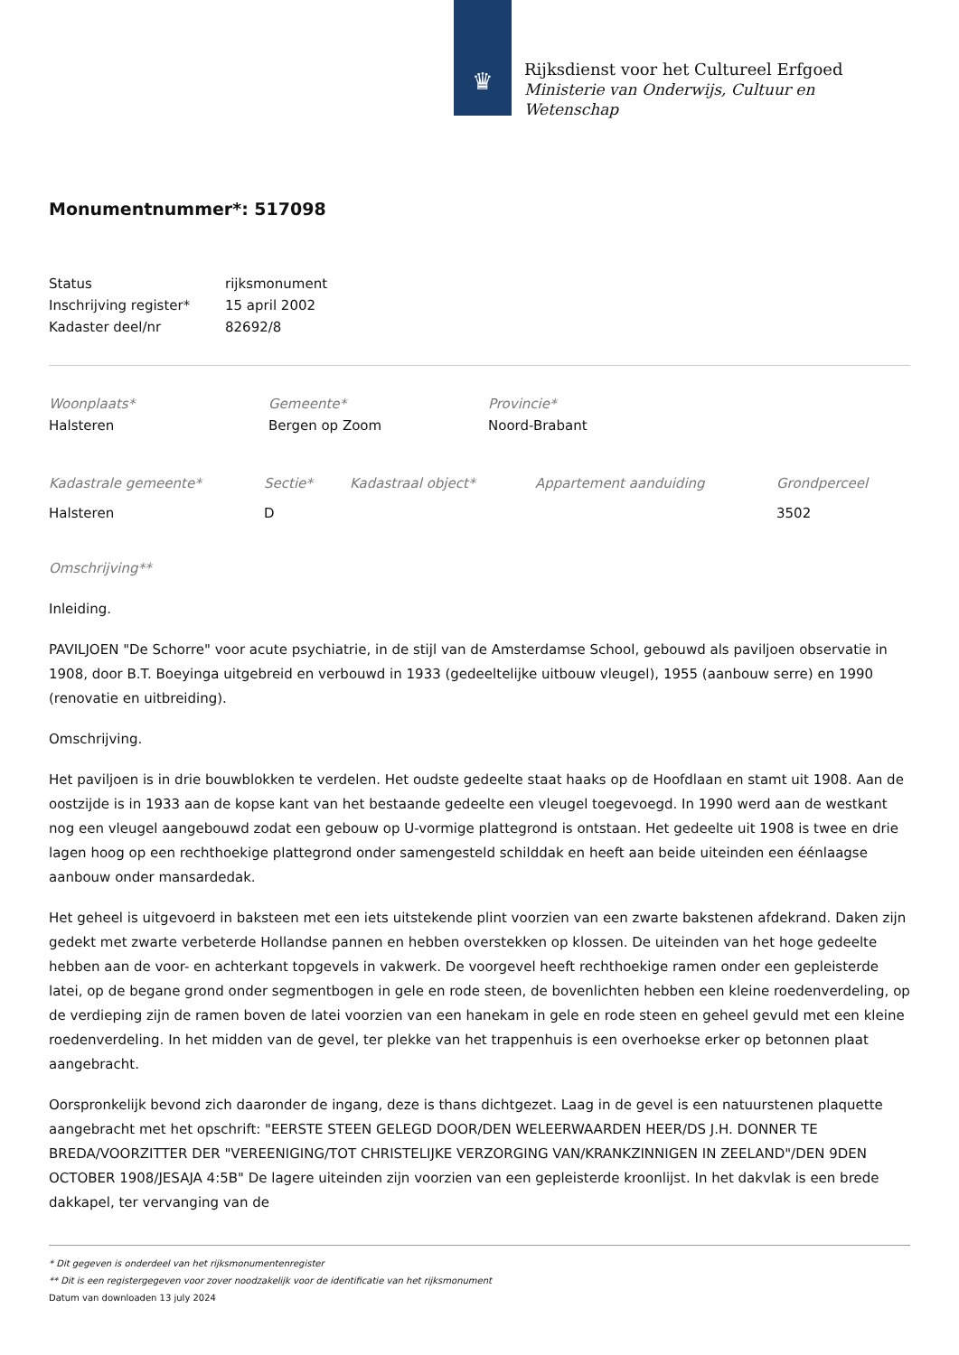♛
Rijksdienst voor het Cultureel Erfgoed
Ministerie van Onderwijs, Cultuur en
Wetenschap
Monumentnummer*: 517098
| Status | rijksmonument |
| Inschrijving register* | 15 april 2002 |
| Kadaster deel/nr | 82692/8 |
| Woonplaats* | Gemeente* | Provincie* |
| Halsteren | Bergen op Zoom | Noord-Brabant |
| Kadastrale gemeente* | Sectie* | Kadastraal object* | Appartement aanduiding | Grondperceel |
| Halsteren | D | | | 3502 |
Omschrijving**
Inleiding.
PAVILJOEN "De Schorre" voor acute psychiatrie, in de stijl van de Amsterdamse School, gebouwd als paviljoen observatie in 1908, door B.T. Boeyinga uitgebreid en verbouwd in 1933 (gedeeltelijke uitbouw vleugel), 1955 (aanbouw serre) en 1990 (renovatie en uitbreiding).
Omschrijving.
Het paviljoen is in drie bouwblokken te verdelen. Het oudste gedeelte staat haaks op de Hoofdlaan en stamt uit 1908. Aan de oostzijde is in 1933 aan de kopse kant van het bestaande gedeelte een vleugel toegevoegd. In 1990 werd aan de westkant nog een vleugel aangebouwd zodat een gebouw op U-vormige plattegrond is ontstaan. Het gedeelte uit 1908 is twee en drie lagen hoog op een rechthoekige plattegrond onder samengesteld schilddak en heeft aan beide uiteinden een éénlaagse aanbouw onder mansardedak.
Het geheel is uitgevoerd in baksteen met een iets uitstekende plint voorzien van een zwarte bakstenen afdekrand. Daken zijn gedekt met zwarte verbeterde Hollandse pannen en hebben overstekken op klossen. De uiteinden van het hoge gedeelte hebben aan de voor- en achterkant topgevels in vakwerk. De voorgevel heeft rechthoekige ramen onder een gepleisterde latei, op de begane grond onder segmentbogen in gele en rode steen, de bovenlichten hebben een kleine roedenverdeling, op de verdieping zijn de ramen boven de latei voorzien van een hanekam in gele en rode steen en geheel gevuld met een kleine roedenverdeling. In het midden van de gevel, ter plekke van het trappenhuis is een overhoekse erker op betonnen plaat aangebracht.
Oorspronkelijk bevond zich daaronder de ingang, deze is thans dichtgezet. Laag in de gevel is een natuurstenen plaquette aangebracht met het opschrift: "EERSTE STEEN GELEGD DOOR/DEN WELEERWAARDEN HEER/DS J.H. DONNER TE BREDA/VOORZITTER DER "VEREENIGING/TOT CHRISTELIJKE VERZORGING VAN/KRANKZINNIGEN IN ZEELAND"/DEN 9DEN OCTOBER 1908/JESAJA 4:5B" De lagere uiteinden zijn voorzien van een gepleisterde kroonlijst. In het dakvlak is een brede dakkapel, ter vervanging van de
* Dit gegeven is onderdeel van het rijksmonumentenregister
** Dit is een registergegeven voor zover noodzakelijk voor de identificatie van het rijksmonument
Datum van downloaden 13 july 2024